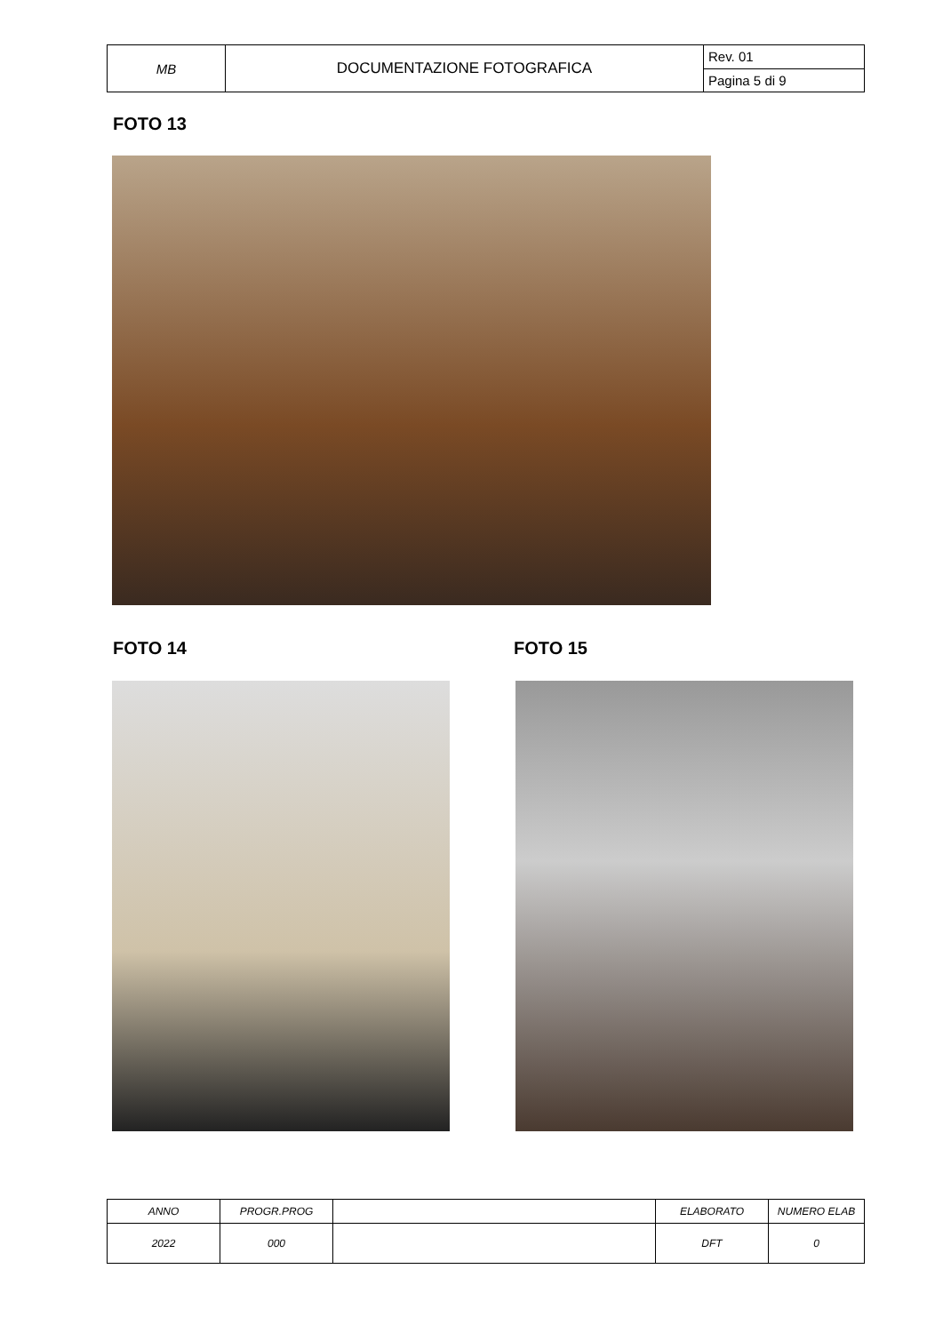| MB | DOCUMENTAZIONE FOTOGRAFICA | Rev. 01 |
| | | Pagina 5 di 9 |
FOTO 13
FOTO 14 FOTO 15
| ANNO | PROGR.PROG | | ELABORATO | NUMERO ELAB |
| 2022 | 000 | | DFT | 0 |